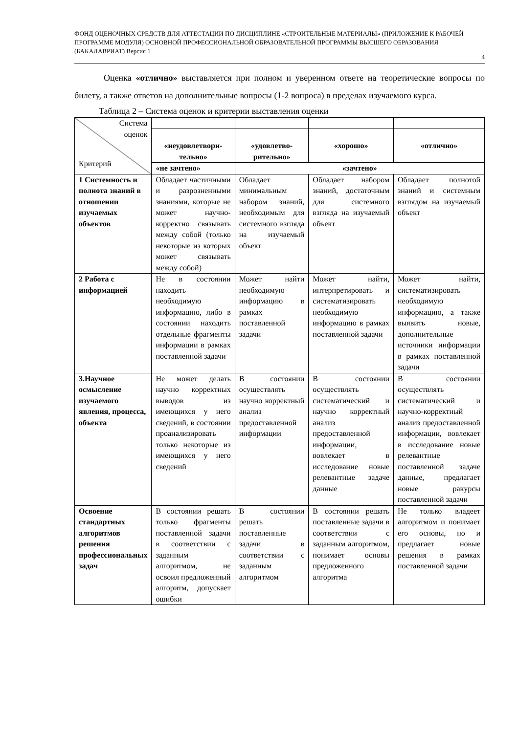ФОНД ОЦЕНОЧНЫХ СРЕДСТВ ДЛЯ АТТЕСТАЦИИ ПО ДИСЦИПЛИНЕ «СТРОИТЕЛЬНЫЕ МАТЕРИАЛЫ» (ПРИЛОЖЕНИЕ К РАБОЧЕЙ ПРОГРАММЕ МОДУЛЯ) ОСНОВНОЙ ПРОФЕССИОНАЛЬНОЙ ОБРАЗОВАТЕЛЬНОЙ ПРОГРАММЫ ВЫСШЕГО ОБРАЗОВАНИЯ (БАКАЛАВРИАТ) Версия 1
4
Оценка «отлично» выставляется при полном и уверенном ответе на теоретические вопросы по билету, а также ответов на дополнительные вопросы (1-2 вопроса) в пределах изучаемого курса.
Таблица 2 – Система оценок и критерии выставления оценки
| Система оценок Критерий | | | | |
| | «неудовлетвори-тельно» | «удовлетво-рительно» | «хорошо» | «отлично» |
| | «не зачтено» | «зачтено» | | |
| 1 Системность и полнота знаний в отношении изучаемых объектов | Обладает частичными и разрозненными знаниями, которые не может научно- корректно связывать между собой (только некоторые из которых может связывать между собой) | Обладает минимальным набором знаний, необходимым для системного взгляда на изучаемый объект | Обладает набором знаний, достаточным для системного взгляда на изучаемый объект | Обладает полнотой знаний и системным взглядом на изучаемый объект |
| 2 Работа с информацией | Не в состоянии находить необходимую информацию, либо в состоянии находить отдельные фрагменты информации в рамках поставленной задачи | Может найти необходимую информацию в рамках поставленной задачи | Может найти, интерпретировать и систематизировать необходимую информацию в рамках поставленной задачи | Может найти, систематизировать необходимую информацию, а также выявить новые, дополнительные источники информации в рамках поставленной задачи |
| 3.Научное осмысление изучаемого явления, процесса, объекта | Не может делать научно корректных выводов из имеющихся у него сведений, в состоянии проанализировать только некоторые из имеющихся у него сведений | В состоянии осуществлять научно корректный анализ предоставленной информации | В состоянии осуществлять систематический и научно корректный анализ предоставленной информации, вовлекает в исследование новые релевантные задаче данные | В состоянии осуществлять систематический и научно-корректный анализ предоставленной информации, вовлекает в исследование новые релевантные поставленной задаче данные, предлагает новые ракурсы поставленной задачи |
| Освоение стандартных алгоритмов решения профессиональных задач | В состоянии решать только фрагменты поставленной задачи в соответствии с заданным алгоритмом, не освоил предложенный алгоритм, допускает ошибки | В состоянии решать поставленные задачи в соответствии с заданным алгоритмом | В состоянии решать поставленные задачи в соответствии с заданным алгоритмом, понимает основы предложенного алгоритма | Не только владеет алгоритмом и понимает его основы, но и предлагает новые решения в рамках поставленной задачи |